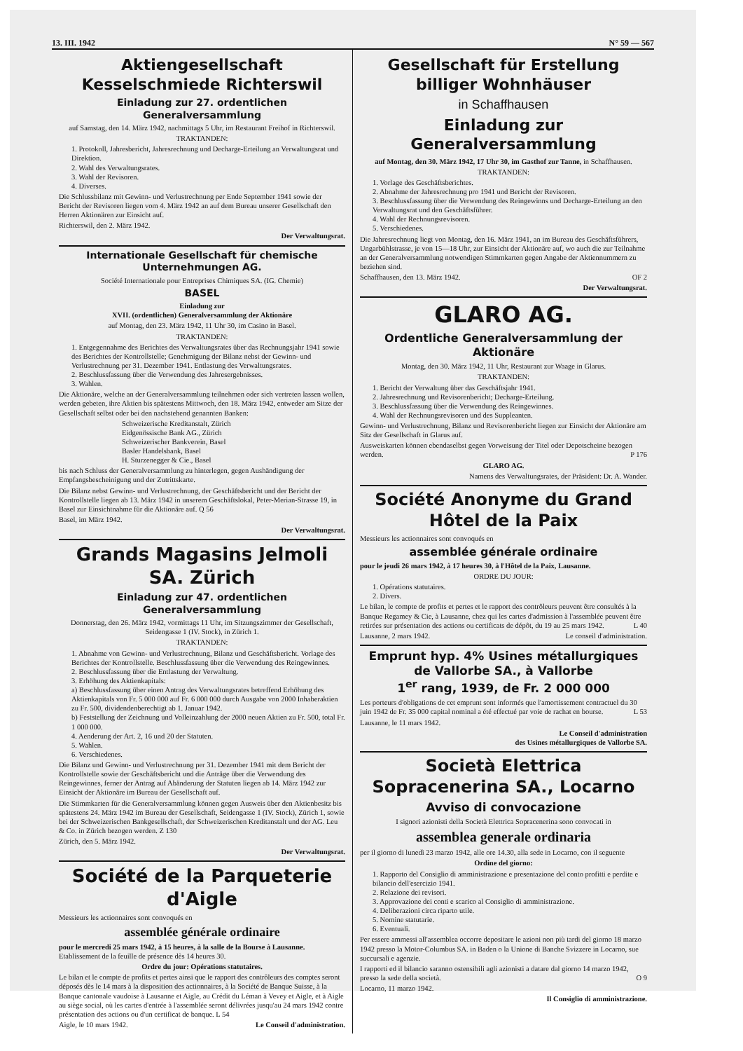13. III. 1942 N° 59 — 567
Aktiengesellschaft Kesselschmiede Richterswil
Einladung zur 27. ordentlichen Generalversammlung
auf Samstag, den 14. März 1942, nachmittags 5 Uhr, im Restaurant Freihof in Richterswil.
TRAKTANDEN:
1. Protokoll, Jahresbericht, Jahresrechnung und Decharge-Erteilung an Verwaltungsrat und Direktion.
2. Wahl des Verwaltungsrates.
3. Wahl der Revisoren.
4. Diverses.
Die Schlussbilanz mit Gewinn- und Verlustrechnung per Ende September 1941 sowie der Bericht der Revisoren liegen vom 4. März 1942 an auf dem Bureau unserer Gesellschaft den Herren Aktionären zur Einsicht auf.
Richterswil, den 2. März 1942.
Der Verwaltungsrat.
Internationale Gesellschaft für chemische Unternehmungen AG.
Société Internationale pour Entreprises Chimiques SA. (IG. Chemie)
BASEL
Einladung zur
XVII. (ordentlichen) Generalversammlung der Aktionäre
auf Montag, den 23. März 1942, 11 Uhr 30, im Casino in Basel.
TRAKTANDEN:
1. Entgegennahme des Berichtes des Verwaltungsrates über das Rechnungsjahr 1941 sowie des Berichtes der Kontrollstelle; Genehmigung der Bilanz nebst der Gewinn- und Verlustrechnung per 31. Dezember 1941. Entlastung des Verwaltungsrates.
2. Beschlussfassung über die Verwendung des Jahresergebnisses.
3. Wahlen.
Die Aktionäre, welche an der Generalversammlung teilnehmen oder sich vertreten lassen wollen, werden gebeten, ihre Aktien bis spätestens Mittwoch, den 18. März 1942, entweder am Sitze der Gesellschaft selbst oder bei den nachstehend genannten Banken:
Schweizerische Kreditanstalt, Zürich
Eidgenössische Bank AG., Zürich
Schweizerischer Bankverein, Basel
Basler Handelsbank, Basel
H. Sturzenegger & Cie., Basel
bis nach Schluss der Generalversammlung zu hinterlegen, gegen Aushändigung der Empfangsbescheinigung und der Zutrittskarte.
Die Bilanz nebst Gewinn- und Verlustrechnung, der Geschäftsbericht und der Bericht der Kontrollstelle liegen ab 13. März 1942 in unserem Geschäftslokal, Peter-Merian-Strasse 19, in Basel zur Einsichtnahme für die Aktionäre auf. Q 56
Basel, im März 1942.
Der Verwaltungsrat.
Grands Magasins Jelmoli SA. Zürich
Einladung zur 47. ordentlichen Generalversammlung
Donnerstag, den 26. März 1942, vormittags 11 Uhr, im Sitzungszimmer der Gesellschaft, Seidengasse 1 (IV. Stock), in Zürich 1.
TRAKTANDEN:
1. Abnahme von Gewinn- und Verlustrechnung, Bilanz und Geschäftsbericht. Vorlage des Berichtes der Kontrollstelle. Beschlussfassung über die Verwendung des Reingewinnes.
2. Beschlussfassung über die Entlastung der Verwaltung.
3. Erhöhung des Aktienkapitals:
a) Beschlussfassung über einen Antrag des Verwaltungsrates betreffend Erhöhung des Aktienkapitals von Fr. 5 000 000 auf Fr. 6 000 000 durch Ausgabe von 2000 Inhaberaktien zu Fr. 500, dividendenberechtigt ab 1. Januar 1942.
b) Feststellung der Zeichnung und Volleinzahlung der 2000 neuen Aktien zu Fr. 500, total Fr. 1 000 000.
4. Aenderung der Art. 2, 16 und 20 der Statuten.
5. Wahlen.
6. Verschiedenes.
Die Bilanz und Gewinn- und Verlustrechnung per 31. Dezember 1941 mit dem Bericht der Kontrollstelle sowie der Geschäftsbericht und die Anträge über die Verwendung des Reingewinnes, ferner der Antrag auf Abänderung der Statuten liegen ab 14. März 1942 zur Einsicht der Aktionäre im Bureau der Gesellschaft auf.
Die Stimmkarten für die Generalversammlung können gegen Ausweis über den Aktienbesitz bis spätestens 24. März 1942 im Bureau der Gesellschaft, Seidengasse 1 (IV. Stock), Zürich 1, sowie bei der Schweizerischen Bankgesellschaft, der Schweizerischen Kreditanstalt und der AG. Leu & Co. in Zürich bezogen werden. Z 130
Zürich, den 5. März 1942.
Der Verwaltungsrat.
Société de la Parqueterie d'Aigle
Messieurs les actionnaires sont convoqués en
assemblée générale ordinaire
pour le mercredi 25 mars 1942, à 15 heures, à la salle de la Bourse à Lausanne. Etablissement de la feuille de présence dès 14 heures 30.
Ordre du jour: Opérations statutaires.
Le bilan et le compte de profits et pertes ainsi que le rapport des contrôleurs des comptes seront déposés dès le 14 mars à la disposition des actionnaires, à la Société de Banque Suisse, à la Banque cantonale vaudoise à Lausanne et Aigle, au Crédit du Léman à Vevey et Aigle, et à Aigle au siège social, où les cartes d'entrée à l'assemblée seront délivrées jusqu'au 24 mars 1942 contre présentation des actions ou d'un certificat de banque. L 54
Aigle, le 10 mars 1942. Le Conseil d'administration.
Gesellschaft für Erstellung billiger Wohnhäuser
in Schaffhausen
Einladung zur Generalversammlung
auf Montag, den 30. März 1942, 17 Uhr 30, im Gasthof zur Tanne, in Schaffhausen.
TRAKTANDEN:
1. Vorlage des Geschäftsberichtes.
2. Abnahme der Jahresrechnung pro 1941 und Bericht der Revisoren.
3. Beschlussfassung über die Verwendung des Reingewinns und Decharge-Erteilung an den Verwaltungsrat und den Geschäftsführer.
4. Wahl der Rechnungsrevisoren.
5. Verschiedenes.
Die Jahresrechnung liegt von Montag, den 16. März 1941, an im Bureau des Geschäftsführers, Ungarbühlstrasse, je von 15—18 Uhr, zur Einsicht der Aktionäre auf, wo auch die zur Teilnahme an der Generalversammlung notwendigen Stimmkarten gegen Angabe der Aktiennummern zu beziehen sind.
Schaffhausen, den 13. März 1942. OF 2
Der Verwaltungsrat.
GLARO AG.
Ordentliche Generalversammlung der Aktionäre
Montag, den 30. März 1942, 11 Uhr, Restaurant zur Waage in Glarus.
TRAKTANDEN:
1. Bericht der Verwaltung über das Geschäftsjahr 1941.
2. Jahresrechnung und Revisorenbericht; Decharge-Erteilung.
3. Beschlussfassung über die Verwendung des Reingewinnes.
4. Wahl der Rechnungsrevisoren und des Suppleanten.
Gewinn- und Verlustrechnung, Bilanz und Revisorenbericht liegen zur Einsicht der Aktionäre am Sitz der Gesellschaft in Glarus auf.
Ausweiskarten können ebendaselbst gegen Vorweisung der Titel oder Depotscheine bezogen werden. P 176
GLARO AG.
Namens des Verwaltungsrates, der Präsident: Dr. A. Wander.
Société Anonyme du Grand Hôtel de la Paix
Messieurs les actionnaires sont convoqués en
assemblée générale ordinaire
pour le jeudi 26 mars 1942, à 17 heures 30, à l'Hôtel de la Paix, Lausanne.
ORDRE DU JOUR:
1. Opérations statutaires.
2. Divers.
Le bilan, le compte de profits et pertes et le rapport des contrôleurs peuvent être consultés à la Banque Regamey & Cie, à Lausanne, chez qui les cartes d'admission à l'assemblée peuvent être retirées sur présentation des actions ou certificats de dépôt, du 19 au 25 mars 1942. L 40
Lausanne, 2 mars 1942. Le conseil d'administration.
Emprunt hyp. 4% Usines métallurgiques de Vallorbe SA., à Vallorbe
1<sup>er</sup> rang, 1939, de Fr. 2 000 000
Les porteurs d'obligations de cet emprunt sont informés que l'amortissement contractuel du 30 juin 1942 de Fr. 35 000 capital nominal a été effectué par voie de rachat en bourse. L 53
Lausanne, le 11 mars 1942.
Le Conseil d'administration
des Usines métallurgiques de Vallorbe SA.
Società Elettrica Sopracenerina SA., Locarno
Avviso di convocazione
I signori azionisti della Società Elettrica Sopracenerina sono convocati in
assemblea generale ordinaria
per il giorno di lunedì 23 marzo 1942, alle ore 14.30, alla sede in Locarno, con il seguente
Ordine del giorno:
1. Rapporto del Consiglio di amministrazione e presentazione del conto profitti e perdite e bilancio dell'esercizio 1941.
2. Relazione dei revisori.
3. Approvazione dei conti e scarico al Consiglio di amministrazione.
4. Deliberazioni circa riparto utile.
5. Nomine statutarie.
6. Eventuali.
Per essere ammessi all'assemblea occorre depositare le azioni non più tardi del giorno 18 marzo 1942 presso la Motor-Columbus SA. in Baden o la Unione di Banche Svizzere in Locarno, sue succursali e agenzie.
I rapporti ed il bilancio saranno ostensibili agli azionisti a datare dal giorno 14 marzo 1942, presso la sede della società. O 9
Locarno, 11 marzo 1942.
Il Consiglio di amministrazione.